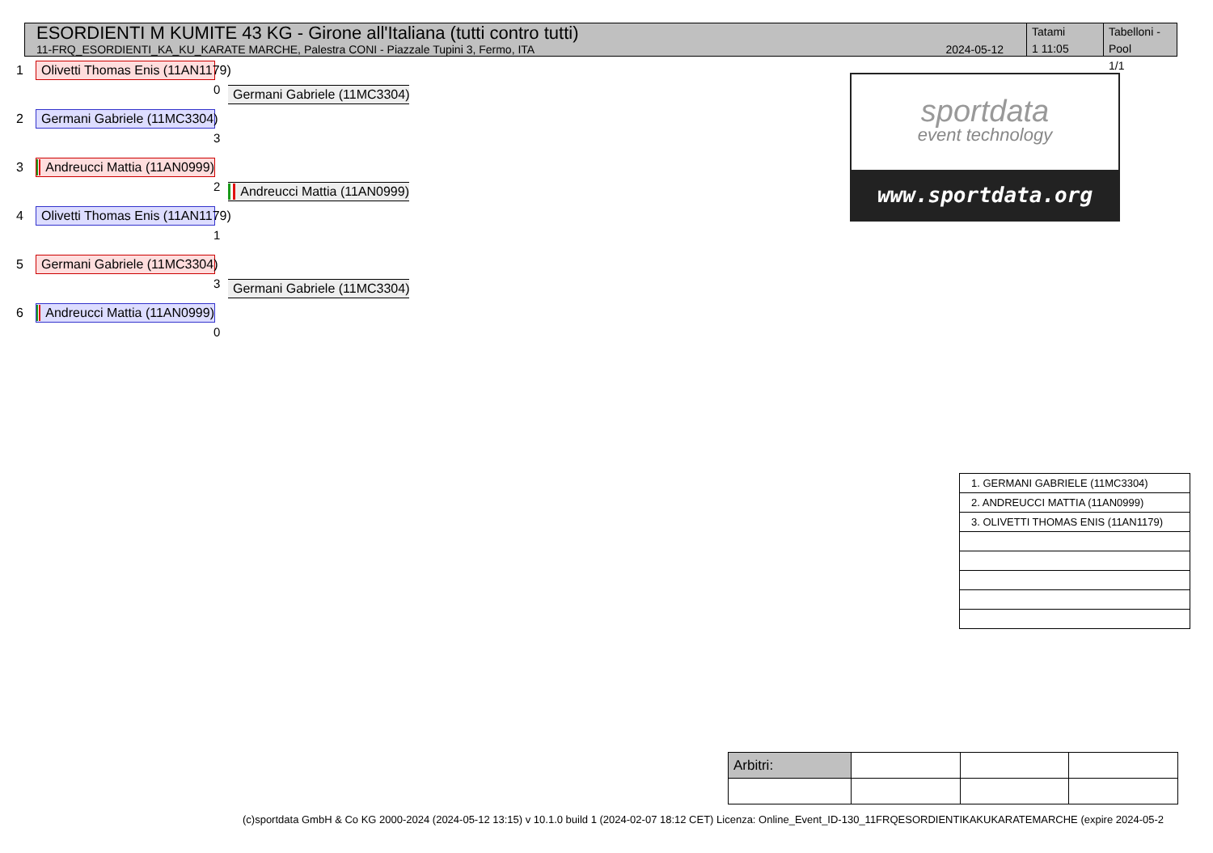ESORDIENTI M KUMITE 43 KG - Girone all'Italiana (tutti contro tutti)
11-FRQ_ESORDIENTI_KA_KU_KARATE MARCHE, Palestra CONI - Piazzale Tupini 3, Fermo, ITA
2024-05-12
Tatami
1 11:05
Tabelloni - Pool
1/1
1
Olivetti Thomas Enis (11AN1179)
0 Germani Gabriele (11MC3304)
2
Germani Gabriele (11MC3304)
3
3
Andreucci Mattia (11AN0999)
2 Andreucci Mattia (11AN0999)
4
Olivetti Thomas Enis (11AN1179)
1
5
Germani Gabriele (11MC3304)
3 Germani Gabriele (11MC3304)
6
Andreucci Mattia (11AN0999)
0
sportdata
event technology
www.sportdata.org
| 1. GERMANI GABRIELE (11MC3304) |
| 2. ANDREUCCI MATTIA (11AN0999) |
| 3. OLIVETTI THOMAS ENIS (11AN1179) |
| Arbitri: | | | |
(c)sportdata GmbH & Co KG 2000-2024 (2024-05-12 13:15) v 10.1.0 build 1 (2024-02-07 18:12 CET) Licenza: Online_Event_ID-130_11FRQESORDIENTIKAKUKARATEMARCHE (expire 2024-05-2